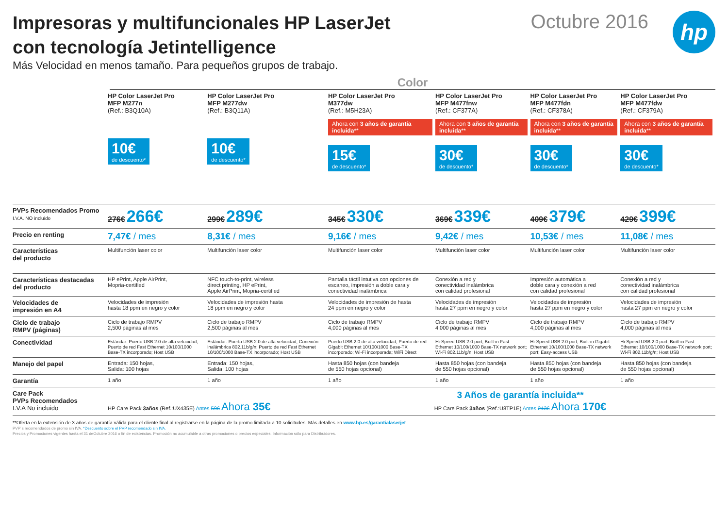Impresoras y multifuncionales HP LaserJet
con tecnología Jetintelligence
Más Velocidad en menos tamaño. Para pequeños grupos de trabajo.
Octubre 2016
hp
Color
| | HP Color LaserJet Pro MFP M277n (Ref.: B3Q10A) | HP Color LaserJet Pro MFP M277dw (Ref.: B3Q11A) | HP Color LaserJet Pro M377dw (Ref.: M5H23A) | HP Color LaserJet Pro MFP M477fnw (Ref.: CF377A) | HP Color LaserJet Pro MFP M477fdn (Ref.: CF378A) | HP Color LaserJet Pro MFP M477fdw (Ref.: CF379A) |
| | 10€ de descuento* | 10€ de descuento* | Ahora con 3 años de garantía incluida ** 15€ de descuento* | Ahora con 3 años de garantía incluida ** 30€ de descuento* | Ahora con 3 años de garantía incluida ** 30€ de descuento* | Ahora con 3 años de garantía incluida ** 30€ de descuento* |
| PVPs Recomendados Promo I.V.A. NO incluido | 276€ 266€ | 299€ 289€ | 345€ 330€ | 369€ 339€ | 409€ 379€ | 429€ 399€ |
| Precio en renting | 7,47€ / mes | 8,31€ / mes | 9,16€ / mes | 9,42€ / mes | 10,53€ / mes | 11,08€ / mes |
| Características del producto | Multifunción laser color | Multifunción laser color | Multifunción laser color | Multifunción laser color | Multifunción laser color | Multifunción laser color |
| Características destacadas del producto | HP ePrint, Apple AirPrint, Mopria-certified | NFC touch-to-print, wireless direct printing, HP ePrint, Apple AirPrint, Mopria-certified | Pantalla táctil intutiva con opciones de escaneo, impresión a doble cara y conectividad inalámbrica | Conexión a red y conectividad inalámbrica con calidad profesional | Impresión automática a doble cara y conexión a red con calidad profesional | Conexión a red y conectividad inalámbrica con calidad profesional |
| Velocidades de impresión en A4 | Velocidades de impresión hasta 18 ppm en negro y color | Velocidades de impresión hasta 18 ppm en negro y color | Velocidades de impresión de hasta 24 ppm en negro y color | Velocidades de impresión hasta 27 ppm en negro y color | Velocidades de impresión hasta 27 ppm en negro y color | Velocidades de impresión hasta 27 ppm en negro y color |
| Ciclo de trabajo RMPV (páginas) | Ciclo de trabajo RMPV 2,500 páginas al mes | Ciclo de trabajo RMPV 2,500 páginas al mes | Ciclo de trabajo RMPV 4,000 páginas al mes | Ciclo de trabajo RMPV 4,000 páginas al mes | Ciclo de trabajo RMPV 4,000 páginas al mes | Ciclo de trabajo RMPV 4,000 páginas al mes |
| Conectividad | Estándar: Puerto USB 2.0 de alta velocidad; Puerto de red Fast Ethernet 10/100/1000 Base-TX incorporado; Host USB | Estándar: Puerto USB 2.0 de alta velocidad; Conexión inalámbrica 802.11b/g/n; Puerto de red Fast Ethernet 10/100/1000 Base-TX incorporado; Host USB | Puerto USB 2.0 de alta velocidad; Puerto de red Gigabit Ethernet 10/100/1000 Base-TX incorporado; Wi-Fi incorporada; WiFi Direct | Hi-Speed USB 2.0 port; Built-in Fast Ethernet 10/100/1000 Base-TX network port; Wi-Fi 802.11b/g/n; Host USB | Hi-Speed USB 2.0 port; Built-in Gigabit Ethernet 10/100/1000 Base-TX network port; Easy-access USB | Hi-Speed USB 2.0 port; Built-in Fast Ethernet 10/100/1000 Base-TX network port; Wi-Fi 802.11b/g/n; Host USB |
| Manejo del papel | Entrada: 150 hojas, Salida: 100 hojas | Entrada: 150 hojas, Salida: 100 hojas | Hasta 850 hojas (con bandeja de 550 hojas opcional) | Hasta 850 hojas (con bandeja de 550 hojas opcional) | Hasta 850 hojas (con bandeja de 550 hojas opcional) | Hasta 850 hojas (con bandeja de 550 hojas opcional) |
| Garantía | 1 año | 1 año | 1 año | 1 año | 1 año | 1 año |
| Care Pack PVPs Recomendados I.V.A No incluido | HP Care Pack 3años (Ref.:UX435E) Antes 59€ Ahora 35€ | | 3 Años de garantía incluida** HP Care Pack 3años (Ref.:U8TP1E) Antes 243€ Ahora 170€ | | | |
**Oferta en la extensión de 3 años de garantía válida para el cliente final al registrarse en la página de la promo limitada a 10 solicitudes. Más detalles en www.hp.es/garantialaserjet
PVP´s recomendados de promo sin IVA. *Descuento sobre el PVP recomendado sin IVA.
Precios y Promociones vigentes hasta el 31 deOctubre 2016 o fin de existencias. Promoción no acumulable a otras promociones o precios especiales. Información sólo para Distribuidores.